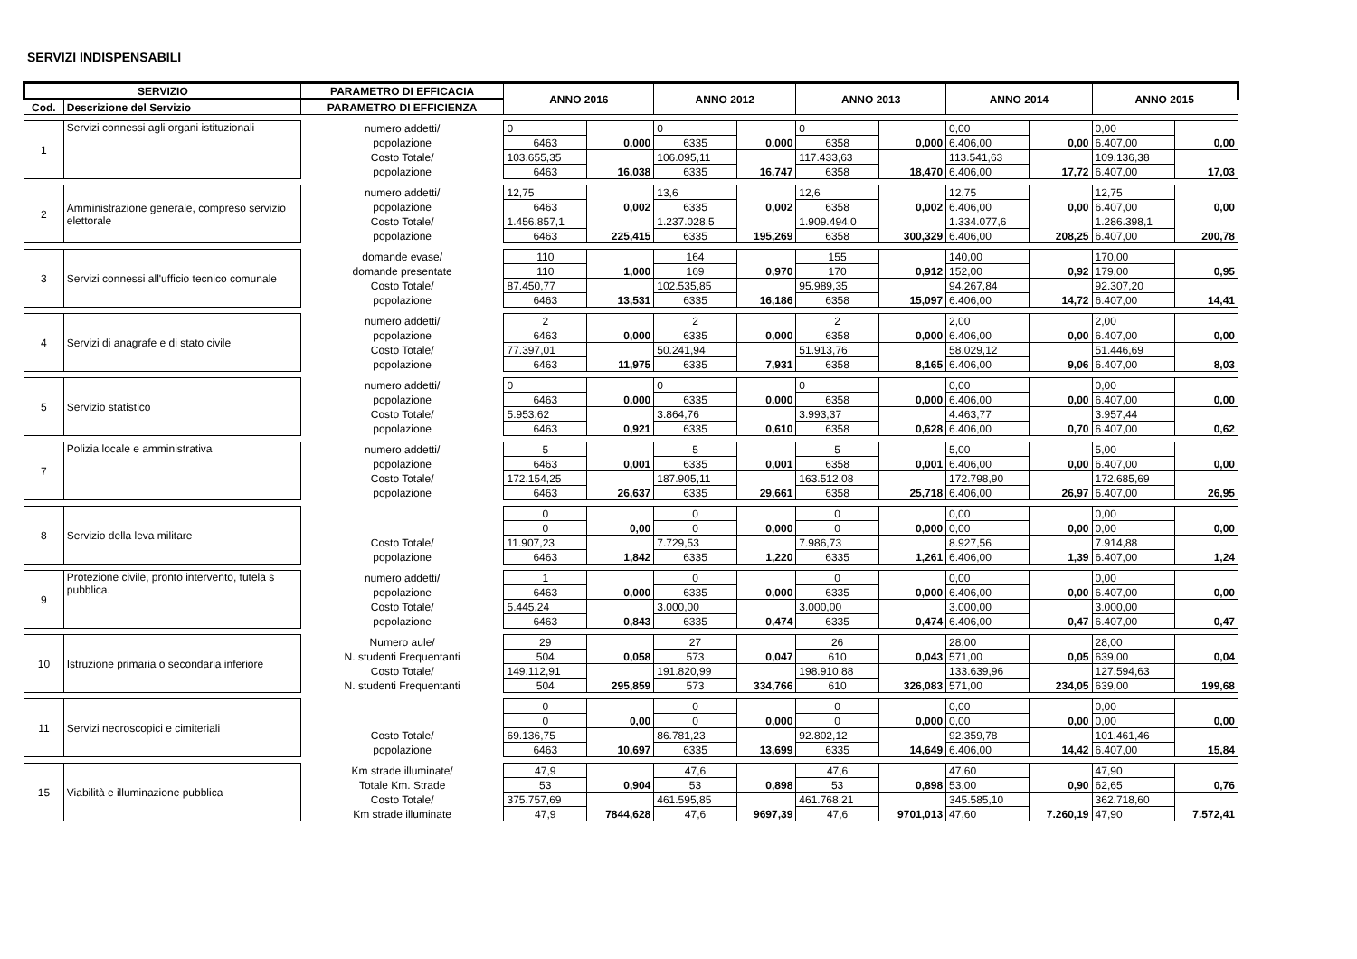SERVIZI INDISPENSABILI
| SERVIZIO | | PARAMETRO DI EFFICACIA | ANNO 2016 | | ANNO 2012 | | ANNO 2013 | | ANNO 2014 | | ANNO 2015 | |
| --- | --- | --- | --- | --- | --- | --- | --- | --- | --- | --- | --- | --- |
| Cod. | Descrizione del Servizio | PARAMETRO DI EFFICIENZA | | | | | | | | | | |
| 1 | Servizi connessi agli organi istituzionali | numero addetti/ | 0 | 0,000 | 0 | 0,000 | 0 | 0,000 | 0,00 | 0,00 | 0,00 | 0,00 |
| | | popolazione | 6463 | | 6335 | | 6358 | | 6.406,00 | | 6.407,00 | |
| | | Costo Totale/ | 103.655,35 | 16,038 | 106.095,11 | 16,747 | 117.433,63 | 18,470 | 113.541,63 | 17,72 | 109.136,38 | 17,03 |
| | | popolazione | 6463 | | 6335 | | 6358 | | 6.406,00 | | 6.407,00 | |
| 2 | Amministrazione generale, compreso servizio elettorale | numero addetti/ | 12,75 | 0,002 | 13,6 | 0,002 | 12,6 | 0,002 | 12,75 | 0,00 | 12,75 | 0,00 |
| | | popolazione | 6463 | | 6335 | | 6358 | | 6.406,00 | | 6.407,00 | |
| | | Costo Totale/ | 1.456.857,1 | 225,415 | 1.237.028,5 | 195,269 | 1.909.494,0 | 300,329 | 1.334.077,6 | 208,25 | 1.286.398,1 | 200,78 |
| | | popolazione | 6463 | | 6335 | | 6358 | | 6.406,00 | | 6.407,00 | |
| 3 | Servizi connessi all'ufficio tecnico comunale | domande evase/ | 110 | 1,000 | 164 | 0,970 | 155 | 0,912 | 140,00 | 0,92 | 170,00 | 0,95 |
| | | domande presentate | 110 | | 169 | | 170 | | 152,00 | | 179,00 | |
| | | Costo Totale/ | 87.450,77 | 13,531 | 102.535,85 | 16,186 | 95.989,35 | 15,097 | 94.267,84 | 14,72 | 92.307,20 | 14,41 |
| | | popolazione | 6463 | | 6335 | | 6358 | | 6.406,00 | | 6.407,00 | |
| 4 | Servizi di anagrafe e di stato civile | numero addetti/ | 2 | 0,000 | 2 | 0,000 | 2 | 0,000 | 2,00 | 0,00 | 2,00 | 0,00 |
| | | popolazione | 6463 | | 6335 | | 6358 | | 6.406,00 | | 6.407,00 | |
| | | Costo Totale/ | 77.397,01 | 11,975 | 50.241,94 | 7,931 | 51.913,76 | 8,165 | 58.029,12 | 9,06 | 51.446,69 | 8,03 |
| | | popolazione | 6463 | | 6335 | | 6358 | | 6.406,00 | | 6.407,00 | |
| 5 | Servizio statistico | numero addetti/ | 0 | 0,000 | 0 | 0,000 | 0 | 0,000 | 0,00 | 0,00 | 0,00 | 0,00 |
| | | popolazione | 6463 | | 6335 | | 6358 | | 6.406,00 | | 6.407,00 | |
| | | Costo Totale/ | 5.953,62 | 0,921 | 3.864,76 | 0,610 | 3.993,37 | 0,628 | 4.463,77 | 0,70 | 3.957,44 | 0,62 |
| | | popolazione | 6463 | | 6335 | | 6358 | | 6.406,00 | | 6.407,00 | |
| 7 | Polizia locale e amministrativa | numero addetti/ | 5 | 0,001 | 5 | 0,001 | 5 | 0,001 | 5,00 | 0,00 | 5,00 | 0,00 |
| | | popolazione | 6463 | | 6335 | | 6358 | | 6.406,00 | | 6.407,00 | |
| | | Costo Totale/ | 172.154,25 | 26,637 | 187.905,11 | 29,661 | 163.512,08 | 25,718 | 172.798,90 | 26,97 | 172.685,69 | 26,95 |
| | | popolazione | 6463 | | 6335 | | 6358 | | 6.406,00 | | 6.407,00 | |
| 8 | Servizio della leva militare | | 0 | 0,00 | 0 | 0,000 | 0 | 0,000 | 0,00 | 0,00 | 0,00 | 0,00 |
| | | | 0 | | 0 | | 0 | | 0,00 | | 0,00 | |
| | | Costo Totale/ | 11.907,23 | 1,842 | 7.729,53 | 1,220 | 7.986,73 | 1,261 | 8.927,56 | 1,39 | 7.914,88 | 1,24 |
| | | popolazione | 6463 | | 6335 | | 6335 | | 6.406,00 | | 6.407,00 | |
| 9 | Protezione civile, pronto intervento, tutela s pubblica. | numero addetti/ | 1 | 0,000 | 0 | 0,000 | 0 | 0,000 | 0,00 | 0,00 | 0,00 | 0,00 |
| | | popolazione | 6463 | | 6335 | | 6335 | | 6.406,00 | | 6.407,00 | |
| | | Costo Totale/ | 5.445,24 | 0,843 | 3.000,00 | 0,474 | 3.000,00 | 0,474 | 3.000,00 | 0,47 | 3.000,00 | 0,47 |
| | | popolazione | 6463 | | 6335 | | 6335 | | 6.406,00 | | 6.407,00 | |
| 10 | Istruzione primaria o secondaria inferiore | Numero aule/ | 29 | 0,058 | 27 | 0,047 | 26 | 0,043 | 28,00 | 0,05 | 28,00 | 0,04 |
| | | N. studenti Frequentanti | 504 | | 573 | | 610 | | 571,00 | | 639,00 | |
| | | Costo Totale/ | 149.112,91 | 295,859 | 191.820,99 | 334,766 | 198.910,88 | 326,083 | 133.639,96 | 234,05 | 127.594,63 | 199,68 |
| | | N. studenti Frequentanti | 504 | | 573 | | 610 | | 571,00 | | 639,00 | |
| 11 | Servizi necroscopici e cimiteriali | | 0 | 0,00 | 0 | 0,000 | 0 | 0,000 | 0,00 | 0,00 | 0,00 | 0,00 |
| | | | 0 | | 0 | | 0 | | 0,00 | | 0,00 | |
| | | Costo Totale/ | 69.136,75 | 10,697 | 86.781,23 | 13,699 | 92.802,12 | 14,649 | 92.359,78 | 14,42 | 101.461,46 | 15,84 |
| | | popolazione | 6463 | | 6335 | | 6335 | | 6.406,00 | | 6.407,00 | |
| 15 | Viabilità e illuminazione pubblica | Km strade illuminate/ | 47,9 | 0,904 | 47,6 | 0,898 | 47,6 | 0,898 | 47,60 | 0,90 | 47,90 | 0,76 |
| | | Totale Km. Strade | 53 | | 53 | | 53 | | 53,00 | | 62,65 | |
| | | Costo Totale/ | 375.757,69 | 7844,628 | 461.595,85 | 9697,39 | 461.768,21 | 9701,013 | 345.585,10 | 7.260,19 | 362.718,60 | 7.572,41 |
| | | Km strade illuminate | 47,9 | | 47,6 | | 47,6 | | 47,60 | | 47,90 | |